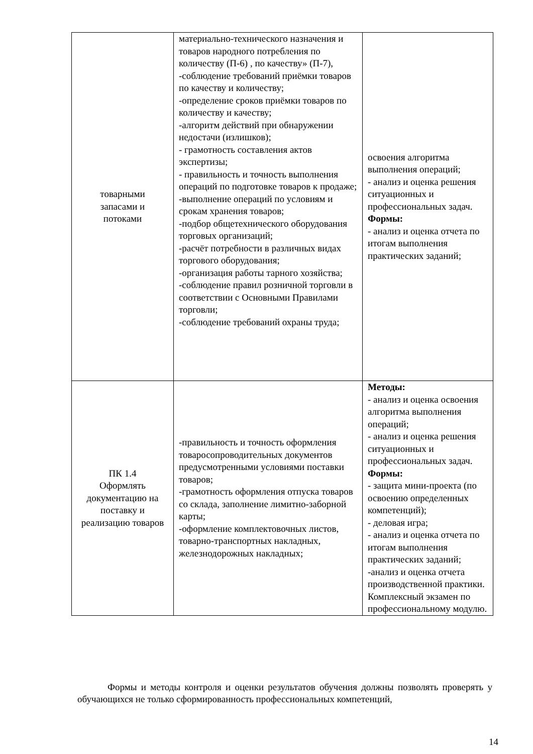| товарными запасами и потоками | материально-технического назначения и товаров народного потребления по количеству (П-6) , по качеству» (П-7), -соблюдение требований приёмки товаров по качеству и количеству; -определение сроков приёмки товаров по количеству и качеству; -алгоритм действий при обнаружении недостачи (излишков); - грамотность составления актов экспертизы; - правильность и точность выполнения операций по подготовке товаров к продаже; -выполнение операций по условиям и срокам хранения товаров; -подбор общетехнического оборудования торговых организаций; -расчёт потребности в различных видах торгового оборудования; -организация работы тарного хозяйства; -соблюдение правил розничной торговли в соответствии с Основными Правилами торговли; -соблюдение требований охраны труда; | освоения алгоритма выполнения операций; - анализ и оценка решения ситуационных и профессиональных задач. Формы: - анализ и оценка отчета по итогам выполнения практических заданий; |
| ПК 1.4 Оформлять документацию на поставку и реализацию товаров | -правильность и точность оформления товаросопроводительных документов предусмотренными условиями поставки товаров; -грамотность оформления отпуска товаров со склада, заполнение лимитно-заборной карты; -оформление комплектовочных листов, товарно-транспортных накладных, железнодорожных накладных; | Методы: - анализ и оценка освоения алгоритма выполнения операций; - анализ и оценка решения ситуационных и профессиональных задач. Формы: - защита мини-проекта (по освоению определенных компетенций); - деловая игра; - анализ и оценка отчета по итогам выполнения практических заданий; -анализ и оценка отчета производственной практики. Комплексный экзамен по профессиональному модулю. |
Формы и методы контроля и оценки результатов обучения должны позволять проверять у обучающихся не только сформированность профессиональных компетенций,
14